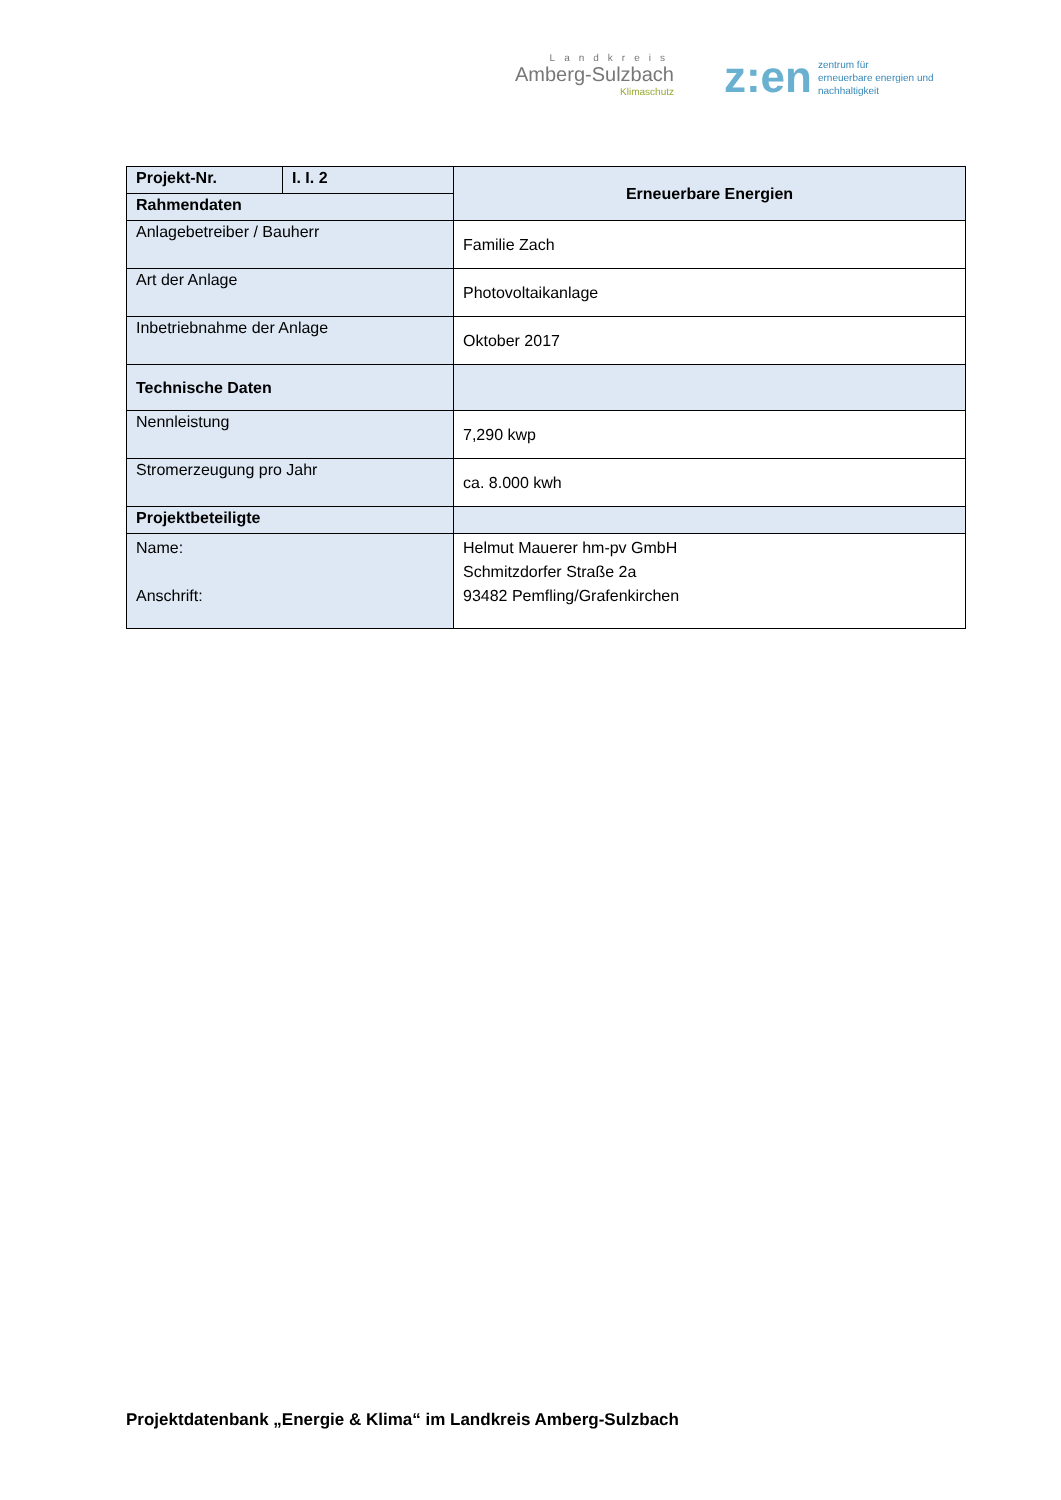Landkreis
Amberg-Sulzbach
Klimaschutz
z:en zentrum für
erneuerbare energien und
nachhaltigkeit
| Projekt-Nr. | I. I. 2 | Erneuerbare Energien |
| Rahmendaten | | |
| Anlagebetreiber / Bauherr | | Familie Zach |
| Art der Anlage | | Photovoltaikanlage |
| Inbetriebnahme der Anlage | | Oktober 2017 |
| Technische Daten | | |
| Nennleistung | | 7,290 kwp |
| Stromerzeugung pro Jahr | | ca. 8.000 kwh |
| Projektbeteiligte | | |
| Name: Anschrift: | | Helmut Mauerer hm-pv GmbH Schmitzdorfer Straße 2a 93482 Pemfling/Grafenkirchen |
Projektdatenbank „Energie & Klima“ im Landkreis Amberg-Sulzbach